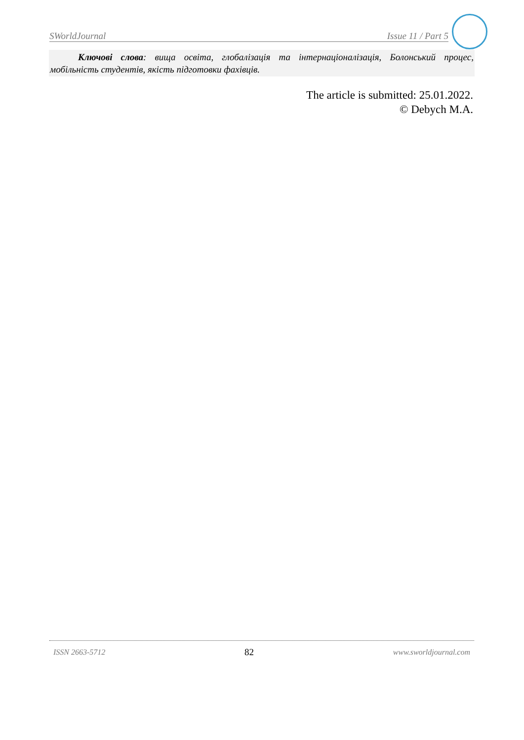SWorldJournal Issue 11 / Part 5
   Ключові слова: вища освіта, глобалізація та інтернаціоналізація, Болонський процес, мобільність студентів, якість підготовки фахівців.
The article is submitted: 25.01.2022.
© Debych M.A.
ISSN 2663-5712 82 www.sworldjournal.com